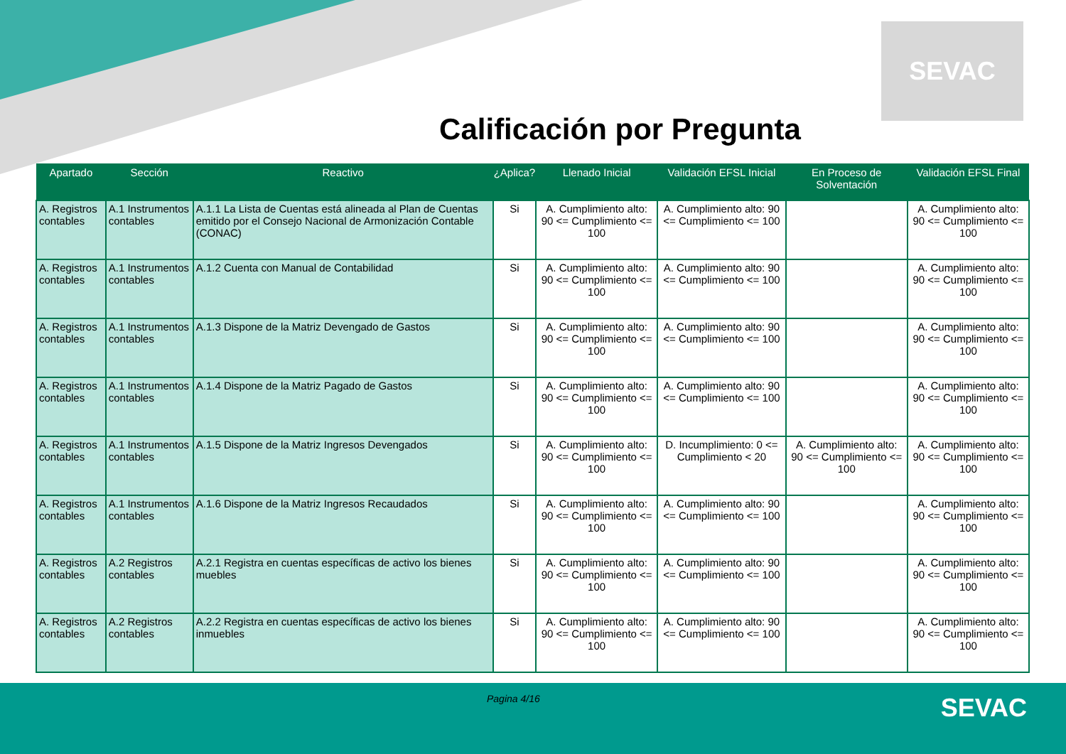SEVAC
Calificación por Pregunta
| Apartado | Sección | Reactivo | ¿Aplica? | Llenado Inicial | Validación EFSL Inicial | En Proceso de Solventación | Validación EFSL Final |
| --- | --- | --- | --- | --- | --- | --- | --- |
| A. Registros contables | A.1 Instrumentos contables | A.1.1 La Lista de Cuentas está alineada al Plan de Cuentas emitido por el Consejo Nacional de Armonización Contable (CONAC) | Si | A. Cumplimiento alto: 90 <= Cumplimiento <= 100 | A. Cumplimiento alto: 90 <= Cumplimiento <= 100 | | A. Cumplimiento alto: 90 <= Cumplimiento <= 100 |
| A. Registros contables | A.1 Instrumentos contables | A.1.2 Cuenta con Manual de Contabilidad | Si | A. Cumplimiento alto: 90 <= Cumplimiento <= 100 | A. Cumplimiento alto: 90 <= Cumplimiento <= 100 | | A. Cumplimiento alto: 90 <= Cumplimiento <= 100 |
| A. Registros contables | A.1 Instrumentos contables | A.1.3 Dispone de la Matriz Devengado de Gastos | Si | A. Cumplimiento alto: 90 <= Cumplimiento <= 100 | A. Cumplimiento alto: 90 <= Cumplimiento <= 100 | | A. Cumplimiento alto: 90 <= Cumplimiento <= 100 |
| A. Registros contables | A.1 Instrumentos contables | A.1.4 Dispone de la Matriz Pagado de Gastos | Si | A. Cumplimiento alto: 90 <= Cumplimiento <= 100 | A. Cumplimiento alto: 90 <= Cumplimiento <= 100 | | A. Cumplimiento alto: 90 <= Cumplimiento <= 100 |
| A. Registros contables | A.1 Instrumentos contables | A.1.5 Dispone de la Matriz Ingresos Devengados | Si | A. Cumplimiento alto: 90 <= Cumplimiento <= 100 | D. Incumplimiento: 0 <= Cumplimiento < 20 | A. Cumplimiento alto: 90 <= Cumplimiento <= 100 | A. Cumplimiento alto: 90 <= Cumplimiento <= 100 |
| A. Registros contables | A.1 Instrumentos contables | A.1.6 Dispone de la Matriz Ingresos Recaudados | Si | A. Cumplimiento alto: 90 <= Cumplimiento <= 100 | A. Cumplimiento alto: 90 <= Cumplimiento <= 100 | | A. Cumplimiento alto: 90 <= Cumplimiento <= 100 |
| A. Registros contables | A.2 Registros contables | A.2.1 Registra en cuentas específicas de activo los bienes muebles | Si | A. Cumplimiento alto: 90 <= Cumplimiento <= 100 | A. Cumplimiento alto: 90 <= Cumplimiento <= 100 | | A. Cumplimiento alto: 90 <= Cumplimiento <= 100 |
| A. Registros contables | A.2 Registros contables | A.2.2 Registra en cuentas específicas de activo los bienes inmuebles | Si | A. Cumplimiento alto: 90 <= Cumplimiento <= 100 | A. Cumplimiento alto: 90 <= Cumplimiento <= 100 | | A. Cumplimiento alto: 90 <= Cumplimiento <= 100 |
Pagina 4/16 SEVAC